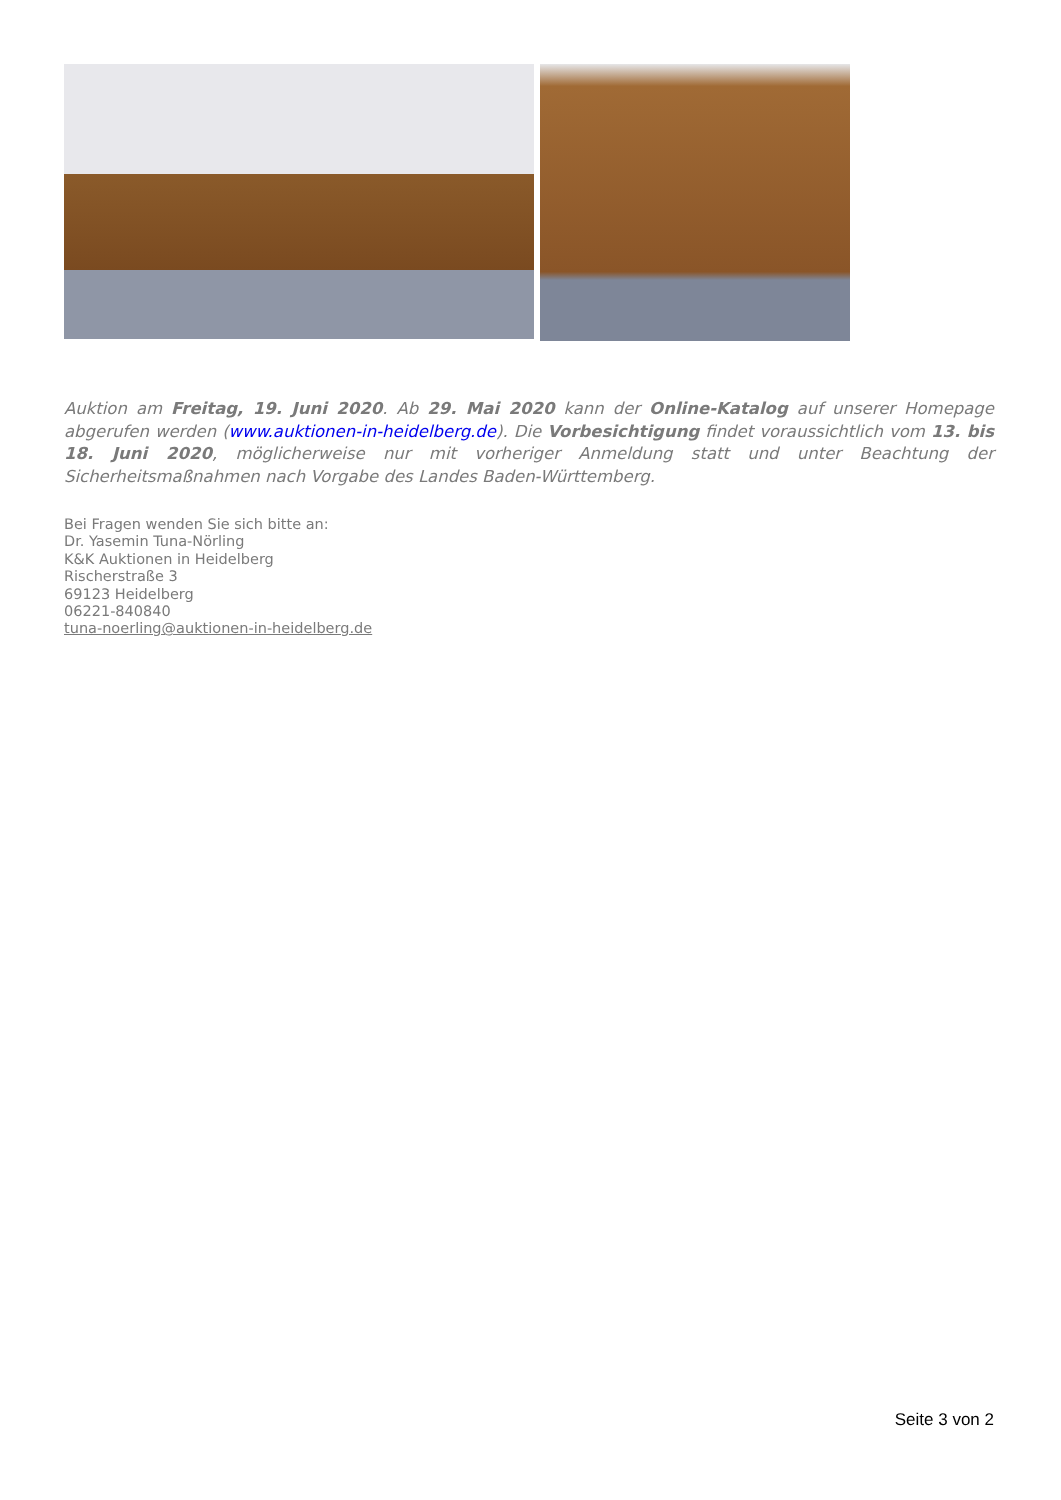Auktion am Freitag, 19. Juni 2020. Ab 29. Mai 2020 kann der Online-Katalog auf unserer Homepage abgerufen werden (www.auktionen-in-heidelberg.de). Die Vorbesichtigung findet voraussichtlich vom 13. bis 18. Juni 2020, möglicherweise nur mit vorheriger Anmeldung statt und unter Beachtung der Sicherheitsmaßnahmen nach Vorgabe des Landes Baden-Württemberg.
Bei Fragen wenden Sie sich bitte an:
Dr. Yasemin Tuna-Nörling
K&K Auktionen in Heidelberg
Rischerstraße 3
69123 Heidelberg
06221-840840
tuna-noerling@auktionen-in-heidelberg.de
Seite 3 von 2